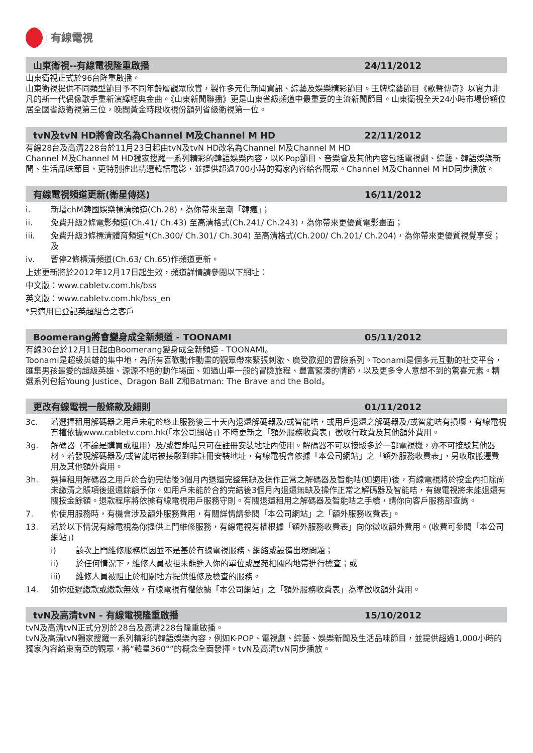有線電視
山東衛視--有線電視隆重啟播 24/11/2012
山東衛視正式於96台隆重啟播。
山東衛視提供不同類型節目予不同年齡層觀眾欣賞，製作多元化新聞資訊、綜藝及娛樂精彩節目。王牌綜藝節目《歌聲傳奇》以實力非凡的新一代偶像歌手重新演繹經典金曲。《山東新聞聯播》更是山東省級頻道中最重要的主流新聞節目。山東衛視全天24小時市場份額位居全國省級衛視第三位，晚間黃金時段收視份額列省級衛視第一位。
tvN及tvN HD將會改名為Channel M及Channel M HD 22/11/2012
有線28台及高清228台於11月23日起由tvN及tvN HD改名為Channel M及Channel M HD
Channel M及Channel M HD獨家搜羅一系列精彩的韓語娛樂內容，以K-Pop節目、音樂會及其他內容包括電視劇、綜藝、韓語娛樂新聞、生活品味節目，更特別推出精選韓語電影，並提供超過700小時的獨家內容給各觀眾。Channel M及Channel M HD同步播放。
有線電視頻道更新(衛星傳送) 16/11/2012
i. 新增chM韓國娛樂標清頻道(Ch.28)，為你帶來至潮「韓瘋」；
ii. 免費升級2條電影頻道(Ch.41/ Ch.43) 至高清格式(Ch.241/ Ch.243)，為你帶來更優質電影畫面；
iii. 免費升級3條標清體育頻道*(Ch.300/ Ch.301/ Ch.304) 至高清格式(Ch.200/ Ch.201/ Ch.204)，為你帶來更優質視覺享受；及
iv. 暫停2條標清頻道(Ch.63/ Ch.65)作頻道更新。
上述更新將於2012年12月17日起生效，頻道詳情請參閱以下網址：
中文版：www.cabletv.com.hk/bss
英文版：www.cabletv.com.hk/bss_en
*只適用已登記英超組合之客戶
Boomerang將會變身成全新頻道 - TOONAMI 05/11/2012
有線30台於12月1日起由Boomerang變身成全新頻道 - TOONAMI。
Toonami是超級英雄的集中地，為所有喜歡動作動畫的觀眾帶來緊張刺激、廣受歡迎的冒險系列。Toonami是個多元互動的社交平台，匯集男孩最愛的超級英雄、源源不絕的動作場面、如過山車一般的冒險旅程、豐富緊湊的情節，以及更多令人意想不到的驚喜元素。精選系列包括Young Justice、Dragon Ball Z和Batman: The Brave and the Bold。
更改有線電視一般條款及細則 01/11/2012
3c. 若選擇租用解碼器之用戶未能於終止服務後三十天內退還解碼器及/或智能咭，或用戶退還之解碼器及/或智能咭有損壞，有線電視有權依據www.cabletv.com.hk(「本公司網站」) 不時更新之「額外服務收費表」徵收行政費及其他額外費用。
3g. 解碼器（不論是購買或租用）及/或智能咭只可在註冊安裝地址內使用。解碼器不可以接駁多於一部電視機，亦不可接駁其他器材。若發現解碼器及/或智能咭被接駁到非註冊安裝地址，有線電視會依據「本公司網站」之「額外服務收費表」，另收取搬遷費用及其他額外費用。
3h. 選擇租用解碼器之用戶於合約完結後3個月內退還完整無缺及操作正常之解碼器及智能咭(如適用)後，有線電視將於按金內扣除尚未繳清之賬項後退還餘額予你。如用戶未能於合約完結後3個月內退還無缺及操作正常之解碼器及智能咭，有線電視將未能退還有關按金餘額。退款程序將依據有線電視用戶服務守則。有關退還租用之解碼器及智能咭之手續，請你向客戶服務部查詢。
7. 你使用服務時，有機會涉及額外服務費用，有關詳情請參閱「本公司網站」之「額外服務收費表」。
13. 若於以下情況有線電視為你提供上門維修服務，有線電視有權根據「額外服務收費表」向你徵收額外費用。(收費可參閱「本公司網站」)
i) 該次上門維修服務原因並不是基於有線電視服務、網絡或設備出現問題；
ii) 於任何情況下，維修人員被拒未能進入你的單位或屋苑相關的地帶進行檢查；或
iii) 維修人員被阻止於相關地方提供維修及檢查的服務。
14. 如你延遲繳款或繳款無效，有線電視有權依據「本公司網站」之「額外服務收費表」為準徵收額外費用。
tvN及高清tvN - 有線電視隆重啟播 15/10/2012
tvN及高清tvN正式分別於28台及高清228台隆重啟播。
tvN及高清tvN獨家搜羅一系列精彩的韓語娛樂內容，例如K-POP、電視劇、綜藝、娛樂新聞及生活品味節目，並提供超過1,000小時的獨家內容給東南亞的觀眾，將“韓星360°”的概念全面發揮。tvN及高清tvN同步播放。